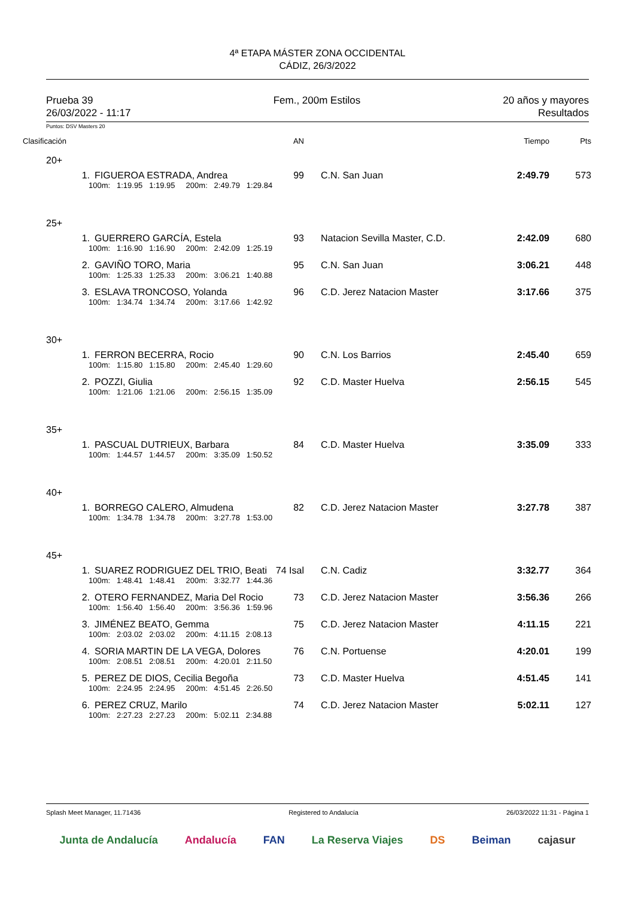4ª ETAPA MÁSTER ZONA OCCIDENTAL
CÁDIZ, 26/3/2022
Prueba 39
26/03/2022 - 11:17
Fem., 200m Estilos 20 años y mayores
Resultados
Puntos: DSV Masters 20
| Clasificación | | | AN | | Tiempo | Pts |
| 20+ | | | | | | |
| | 1. | FIGUEROA ESTRADA, Andrea | 99 | C.N. San Juan | 2:49.79 | 573 |
| | 100m: 1:19.95 1:19.95 200m: 2:49.79 1:29.84 | | | | | |
| 25+ | | | | | | |
| | 1. | GUERRERO GARCÍA, Estela | 93 | Natacion Sevilla Master, C.D. | 2:42.09 | 680 |
| | 100m: 1:16.90 1:16.90 200m: 2:42.09 1:25.19 | | | | | |
| | 2. | GAVIÑO TORO, Maria | 95 | C.N. San Juan | 3:06.21 | 448 |
| | 100m: 1:25.33 1:25.33 200m: 3:06.21 1:40.88 | | | | | |
| | 3. | ESLAVA TRONCOSO, Yolanda | 96 | C.D. Jerez Natacion Master | 3:17.66 | 375 |
| | 100m: 1:34.74 1:34.74 200m: 3:17.66 1:42.92 | | | | | |
| 30+ | | | | | | |
| | 1. | FERRON BECERRA, Rocio | 90 | C.N. Los Barrios | 2:45.40 | 659 |
| | 100m: 1:15.80 1:15.80 200m: 2:45.40 1:29.60 | | | | | |
| | 2. | POZZI, Giulia | 92 | C.D. Master Huelva | 2:56.15 | 545 |
| | 100m: 1:21.06 1:21.06 200m: 2:56.15 1:35.09 | | | | | |
| 35+ | | | | | | |
| | 1. | PASCUAL DUTRIEUX, Barbara | 84 | C.D. Master Huelva | 3:35.09 | 333 |
| | 100m: 1:44.57 1:44.57 200m: 3:35.09 1:50.52 | | | | | |
| 40+ | | | | | | |
| | 1. | BORREGO CALERO, Almudena | 82 | C.D. Jerez Natacion Master | 3:27.78 | 387 |
| | 100m: 1:34.78 1:34.78 200m: 3:27.78 1:53.00 | | | | | |
| 45+ | | | | | | |
| | 1. | SUAREZ RODRIGUEZ DEL TRIO, Beati | 74 Isal | C.N. Cadiz | 3:32.77 | 364 |
| | 100m: 1:48.41 1:48.41 200m: 3:32.77 1:44.36 | | | | | |
| | 2. | OTERO FERNANDEZ, Maria Del Rocio | 73 | C.D. Jerez Natacion Master | 3:56.36 | 266 |
| | 100m: 1:56.40 1:56.40 200m: 3:56.36 1:59.96 | | | | | |
| | 3. | JIMÉNEZ BEATO, Gemma | 75 | C.D. Jerez Natacion Master | 4:11.15 | 221 |
| | 100m: 2:03.02 2:03.02 200m: 4:11.15 2:08.13 | | | | | |
| | 4. | SORIA MARTIN DE LA VEGA, Dolores | 76 | C.N. Portuense | 4:20.01 | 199 |
| | 100m: 2:08.51 2:08.51 200m: 4:20.01 2:11.50 | | | | | |
| | 5. | PEREZ DE DIOS, Cecilia Begoña | 73 | C.D. Master Huelva | 4:51.45 | 141 |
| | 100m: 2:24.95 2:24.95 200m: 4:51.45 2:26.50 | | | | | |
| | 6. | PEREZ CRUZ, Marilo | 74 | C.D. Jerez Natacion Master | 5:02.11 | 127 |
| | 100m: 2:27.23 2:27.23 200m: 5:02.11 2:34.88 | | | | | |
Splash Meet Manager, 11.71436 Registered to Andalucía 26/03/2022 11:31 - Página 1
Junta de Andalucía Andalucía FAN La Reserva Viajes DS Beiman cajasur